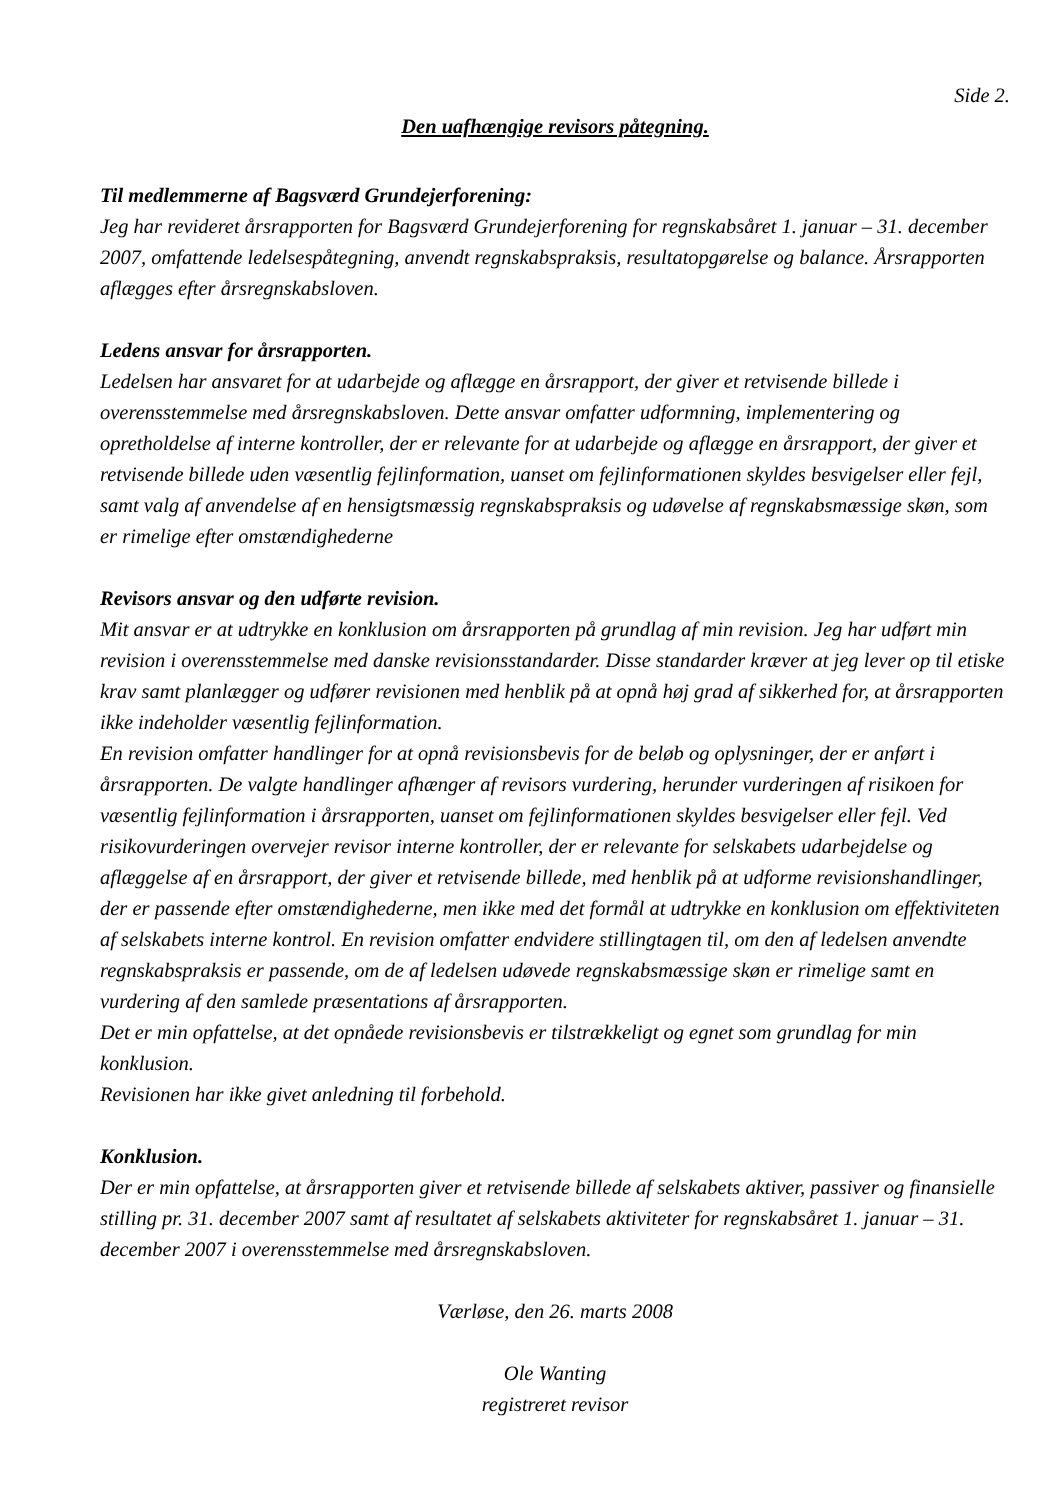Side 2.
Den uafhængige revisors påtegning.
Til medlemmerne af Bagsværd Grundejerforening:
Jeg har revideret årsrapporten for Bagsværd Grundejerforening for regnskabsåret 1. januar – 31. december 2007, omfattende ledelsespåtegning, anvendt regnskabspraksis, resultatopgørelse og balance. Årsrapporten aflægges efter årsregnskabsloven.
Ledens ansvar for årsrapporten.
Ledelsen har ansvaret for at udarbejde og aflægge en årsrapport, der giver et retvisende billede i overensstemmelse med årsregnskabsloven. Dette ansvar omfatter udformning, implementering og opretholdelse af interne kontroller, der er relevante for at udarbejde og aflægge en årsrapport, der giver et retvisende billede uden væsentlig fejlinformation, uanset om fejlinformationen skyldes besvigelser eller fejl, samt valg af anvendelse af en hensigtsmæssig regnskabspraksis og udøvelse af regnskabsmæssige skøn, som er rimelige efter omstændighederne
Revisors ansvar og den udførte revision.
Mit ansvar er at udtrykke en konklusion om årsrapporten på grundlag af min revision. Jeg har udført min revision i overensstemmelse med danske revisionsstandarder. Disse standarder kræver at jeg lever op til etiske krav samt planlægger og udfører revisionen med henblik på at opnå høj grad af sikkerhed for, at årsrapporten ikke indeholder væsentlig fejlinformation.
En revision omfatter handlinger for at opnå revisionsbevis for de beløb og oplysninger, der er anført i årsrapporten. De valgte handlinger afhænger af revisors vurdering, herunder vurderingen af risikoen for væsentlig fejlinformation i årsrapporten, uanset om fejlinformationen skyldes besvigelser eller fejl. Ved risikovurderingen overvejer revisor interne kontroller, der er relevante for selskabets udarbejdelse og aflæggelse af en årsrapport, der giver et retvisende billede, med henblik på at udforme revisionshandlinger, der er passende efter omstændighederne, men ikke med det formål at udtrykke en konklusion om effektiviteten af selskabets interne kontrol. En revision omfatter endvidere stillingtagen til, om den af ledelsen anvendte regnskabspraksis er passende, om de af ledelsen udøvede regnskabsmæssige skøn er rimelige samt en vurdering af den samlede præsentations af årsrapporten.
Det er min opfattelse, at det opnåede revisionsbevis er tilstrækkeligt og egnet som grundlag for min konklusion.
Revisionen har ikke givet anledning til forbehold.
Konklusion.
Der er min opfattelse, at årsrapporten giver et retvisende billede af selskabets aktiver, passiver og finansielle stilling pr. 31. december 2007 samt af resultatet af selskabets aktiviteter for regnskabsåret 1. januar – 31. december 2007 i overensstemmelse med årsregnskabsloven.
Værløse, den 26. marts 2008
Ole Wanting
registreret revisor